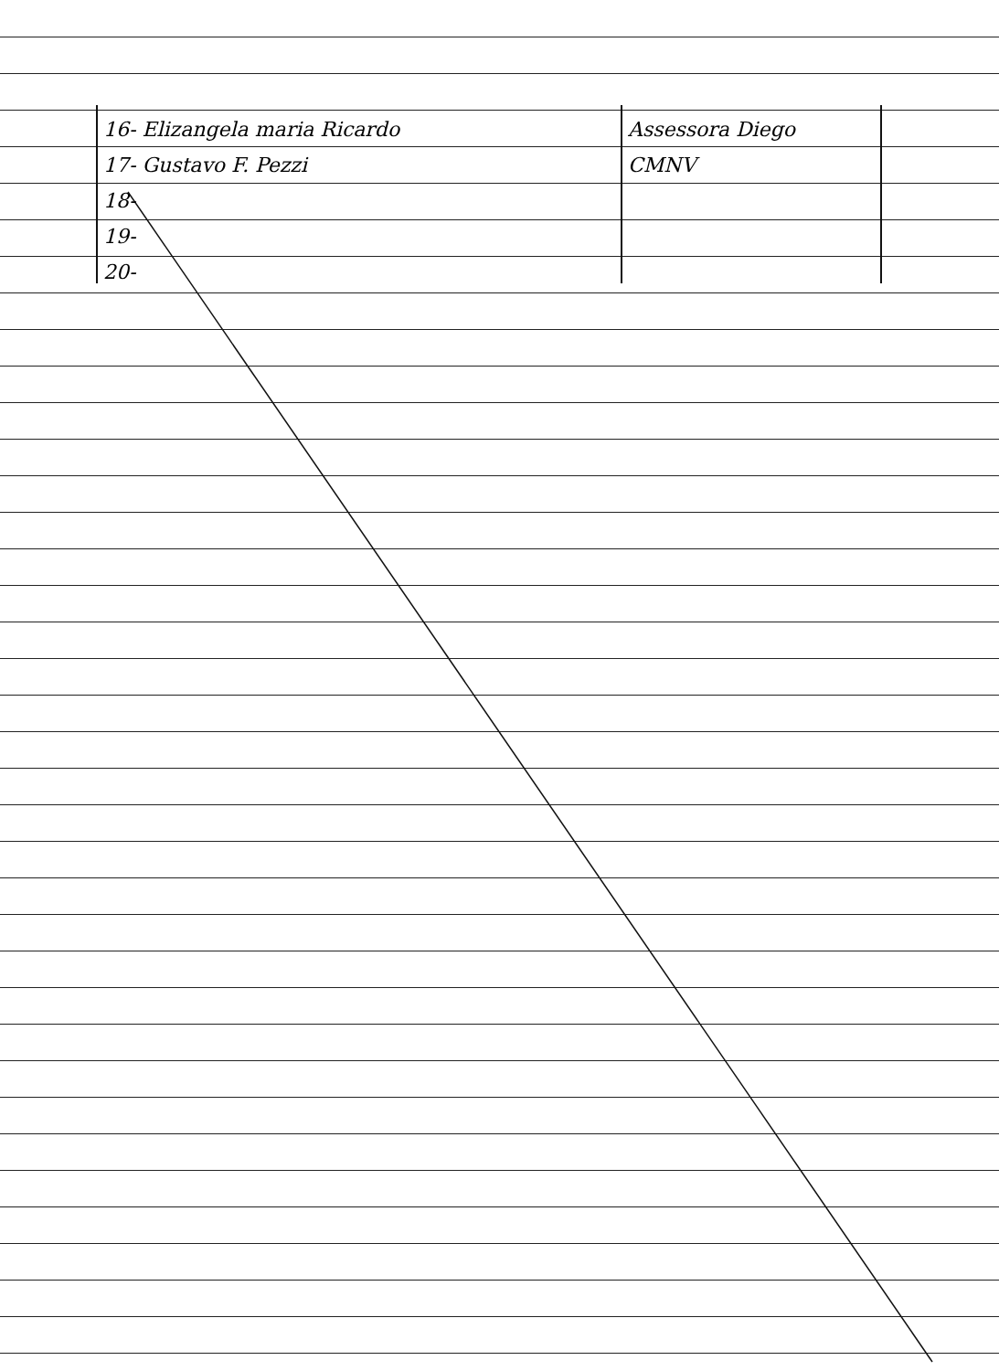| 16- Elizangela maria Ricardo | Assessora Diego |
| 17- Gustavo F. Pezzi | CMNV |
| 18- | |
| 19- | |
| 20- | |